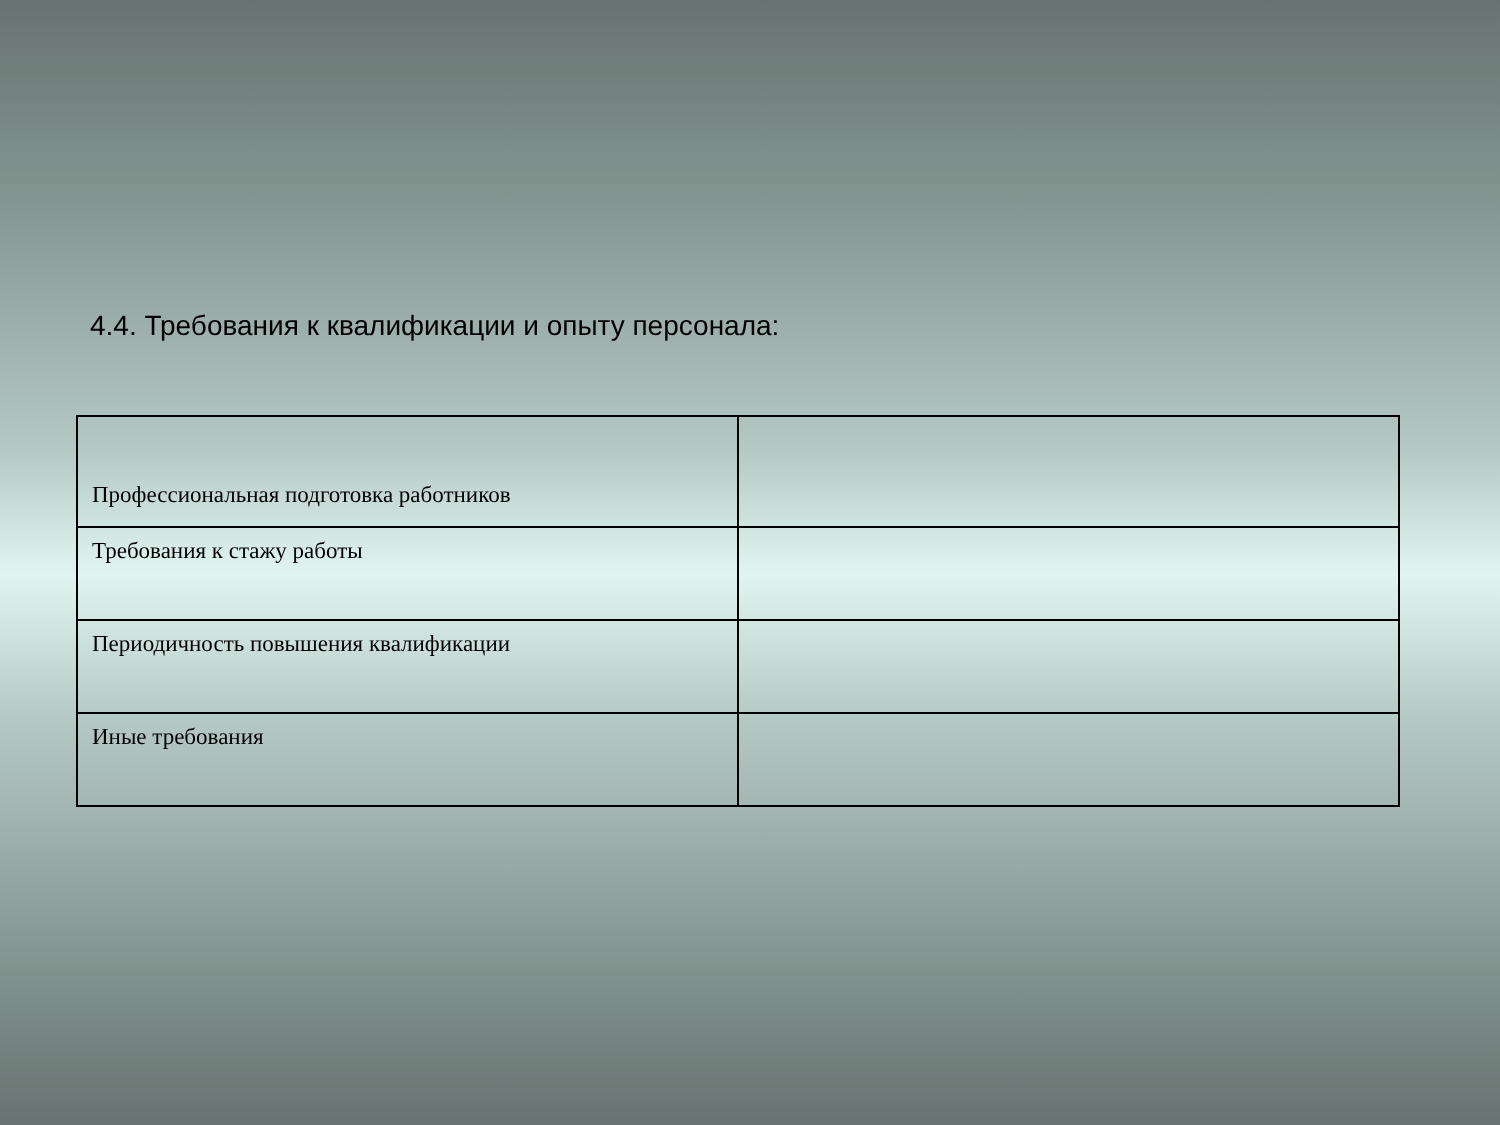4.4. Требования к квалификации и опыту персонала:
| Профессиональная подготовка работников | |
| Требования к стажу работы | |
| Периодичность повышения квалификации | |
| Иные требования | |